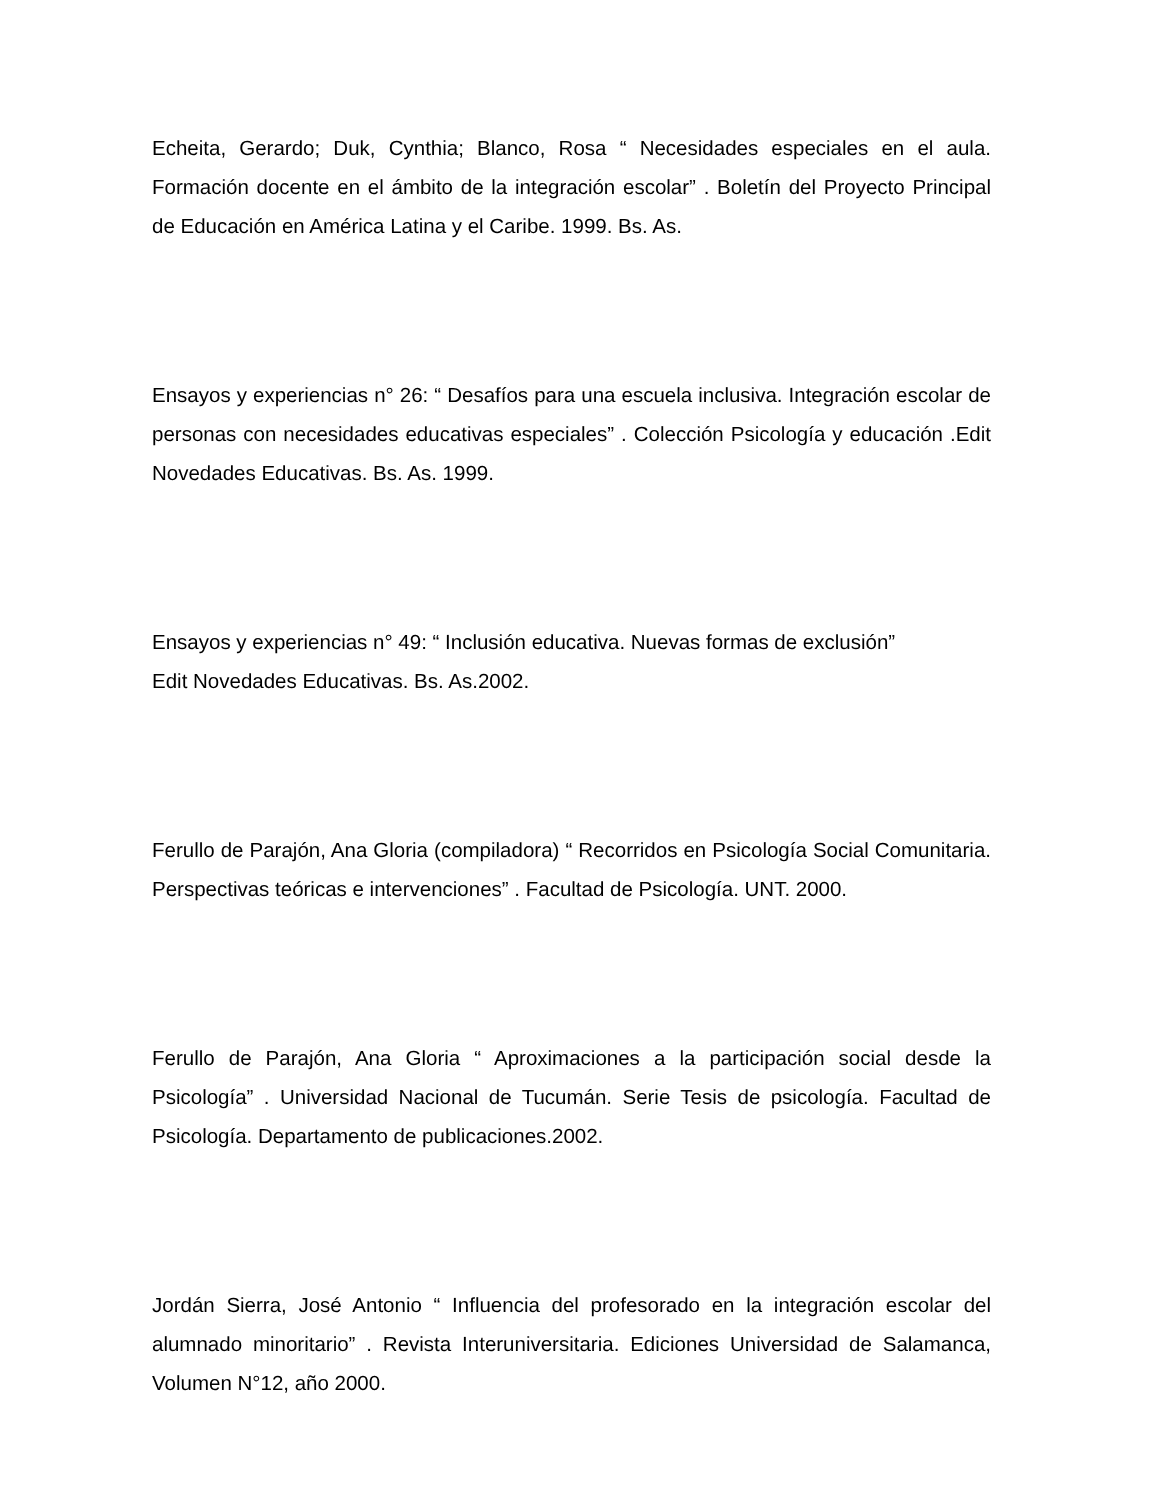Echeita, Gerardo; Duk, Cynthia; Blanco, Rosa “ Necesidades especiales en el aula. Formación docente en el ámbito de la integración escolar” . Boletín del Proyecto Principal de Educación en América Latina y el Caribe. 1999. Bs. As.
Ensayos y experiencias n° 26: “ Desafíos para una escuela inclusiva. Integración escolar de personas con necesidades educativas especiales” . Colección Psicología y educación .Edit Novedades Educativas. Bs. As. 1999.
Ensayos y experiencias n° 49: “ Inclusión educativa. Nuevas formas de exclusión”
Edit Novedades Educativas. Bs. As.2002.
Ferullo de Parajón, Ana Gloria (compiladora) “ Recorridos en Psicología Social Comunitaria. Perspectivas teóricas e intervenciones” . Facultad de Psicología. UNT. 2000.
Ferullo de Parajón, Ana Gloria “ Aproximaciones a la participación social desde la Psicología” . Universidad Nacional de Tucumán. Serie Tesis de psicología. Facultad de Psicología. Departamento de publicaciones.2002.
Jordán Sierra, José Antonio “ Influencia del profesorado en la integración escolar del alumnado minoritario” . Revista Interuniversitaria. Ediciones Universidad de Salamanca, Volumen N°12, año 2000.